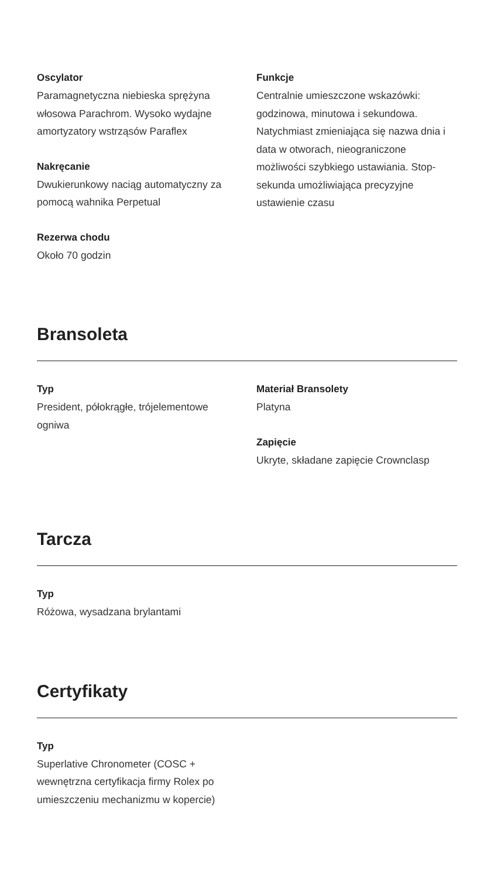Oscylator
Paramagnetyczna niebieska sprężyna włosowa Parachrom. Wysoko wydajne amortyzatory wstrząsów Paraflex
Nakręcanie
Dwukierunkowy naciąg automatyczny za pomocą wahnika Perpetual
Rezerwa chodu
Około 70 godzin
Funkcje
Centralnie umieszczone wskazówki: godzinowa, minutowa i sekundowa. Natychmiast zmieniająca się nazwa dnia i data w otworach, nieograniczone możliwości szybkiego ustawiania. Stop-sekunda umożliwiająca precyzyjne ustawienie czasu
Bransoleta
Typ
President, półokrągłe, trójelementowe ogniwa
Materiał Bransolety
Platyna
Zapięcie
Ukryte, składane zapięcie Crownclasp
Tarcza
Typ
Różowa, wysadzana brylantami
Certyfikaty
Typ
Superlative Chronometer (COSC + wewnętrzna certyfikacja firmy Rolex po umieszczeniu mechanizmu w kopercie)